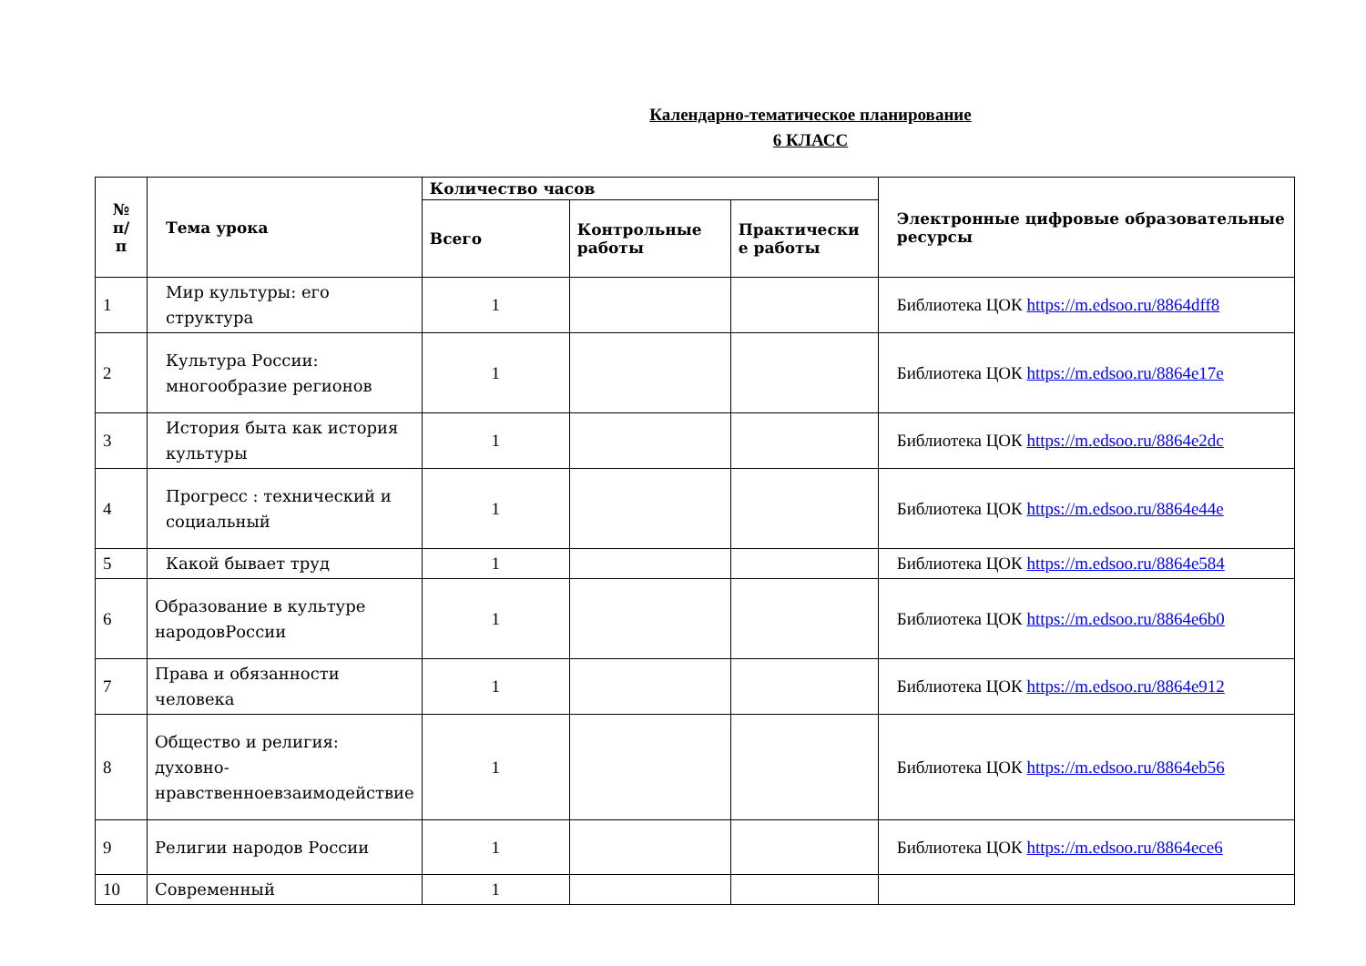Календарно-тематическое планирование
6 КЛАСС
| № п/ п | Тема урока | Количество часов | | | Электронные цифровые образовательные ресурсы |
| --- | --- | --- | --- | --- | --- |
| | | Всего | Контрольные работы | Практически е работы | |
| 1 | Мир культуры: его структура | 1 | | | Библиотека ЦОК https://m.edsoo.ru/8864dff8 |
| 2 | Культура России: многообразие регионов | 1 | | | Библиотека ЦОК https://m.edsoo.ru/8864e17e |
| 3 | История быта как история культуры | 1 | | | Библиотека ЦОК https://m.edsoo.ru/8864e2dc |
| 4 | Прогресс : технический и социальный | 1 | | | Библиотека ЦОК https://m.edsoo.ru/8864e44e |
| 5 | Какой бывает труд | 1 | | | Библиотека ЦОК https://m.edsoo.ru/8864e584 |
| 6 | Образование в культуре народовРоссии | 1 | | | Библиотека ЦОК https://m.edsoo.ru/8864e6b0 |
| 7 | Права и обязанности человека | 1 | | | Библиотека ЦОК https://m.edsoo.ru/8864e912 |
| 8 | Общество и религия: духовно-нравственноевзаимодействие | 1 | | | Библиотека ЦОК https://m.edsoo.ru/8864eb56 |
| 9 | Религии народов России | 1 | | | Библиотека ЦОК https://m.edsoo.ru/8864ece6 |
| 10 | Современный | 1 | | | |